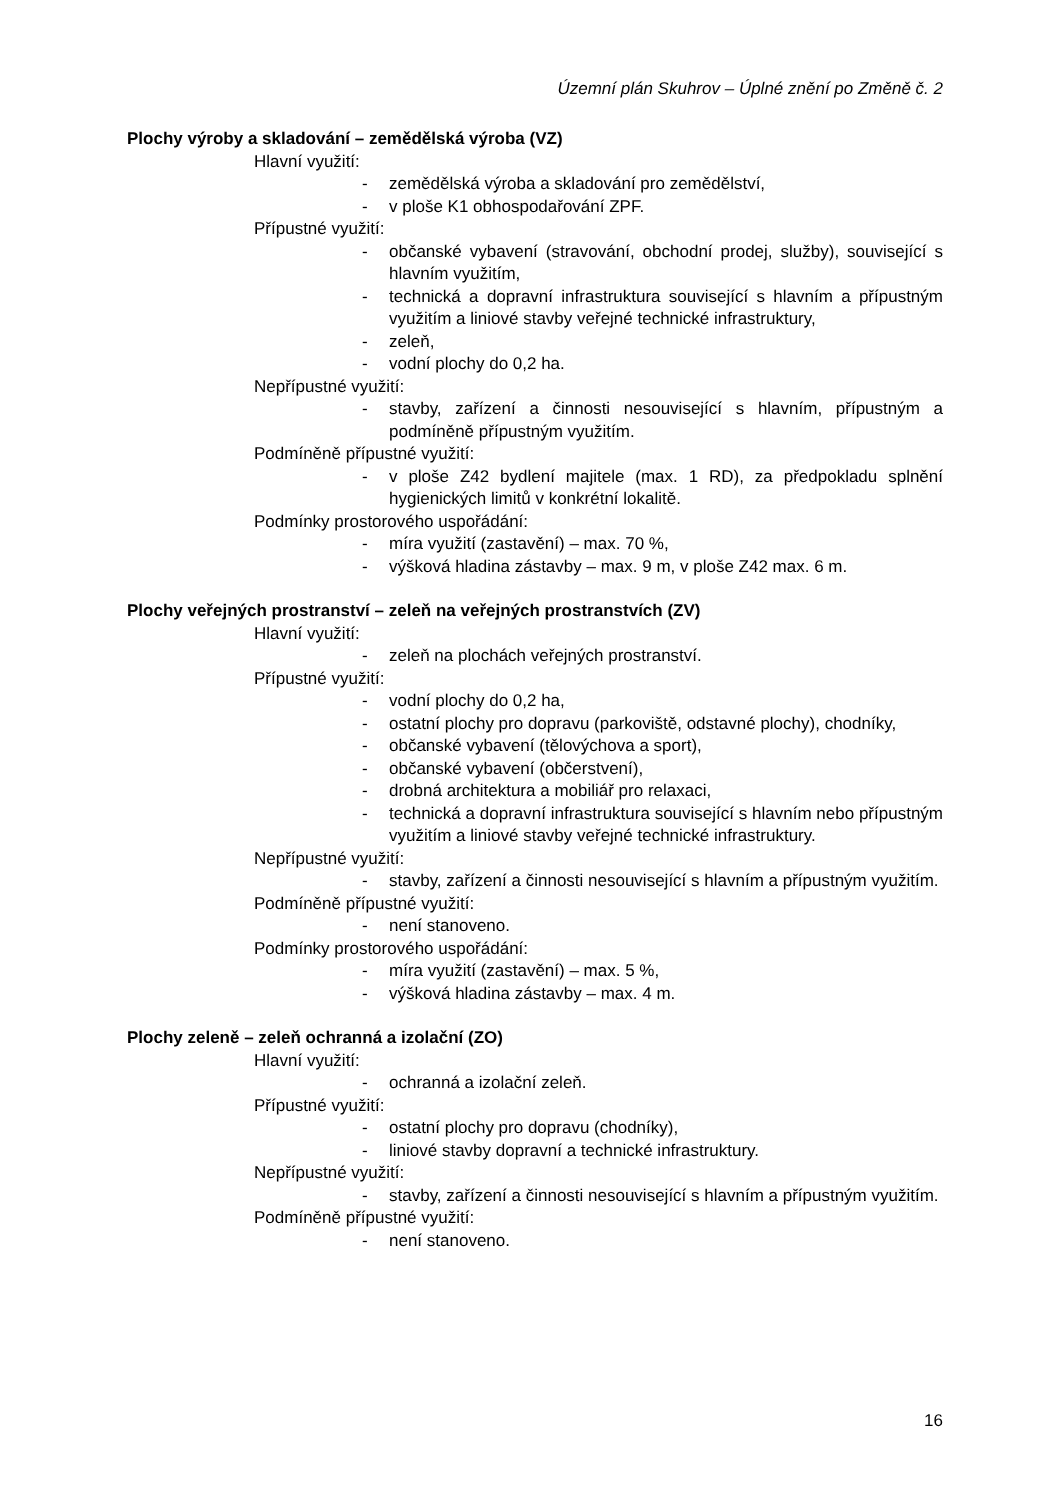Územní plán Skuhrov – Úplné znění po Změně č. 2
Plochy výroby a skladování – zemědělská výroba (VZ)
Hlavní využití:
- zemědělská výroba a skladování pro zemědělství,
- v ploše K1 obhospodařování ZPF.
Přípustné využití:
- občanské vybavení (stravování, obchodní prodej, služby), související s hlavním využitím,
- technická a dopravní infrastruktura související s hlavním a přípustným využitím a liniové stavby veřejné technické infrastruktury,
- zeleň,
- vodní plochy do 0,2 ha.
Nepřípustné využití:
- stavby, zařízení a činnosti nesouvisející s hlavním, přípustným a podmíněně přípustným využitím.
Podmíněně přípustné využití:
- v ploše Z42 bydlení majitele (max. 1 RD), za předpokladu splnění hygienických limitů v konkrétní lokalitě.
Podmínky prostorového uspořádání:
- míra využití (zastavění) – max. 70 %,
- výšková hladina zástavby – max. 9 m, v ploše Z42 max. 6 m.
Plochy veřejných prostranství – zeleň na veřejných prostranstvích (ZV)
Hlavní využití:
- zeleň na plochách veřejných prostranství.
Přípustné využití:
- vodní plochy do 0,2 ha,
- ostatní plochy pro dopravu (parkoviště, odstavné plochy), chodníky,
- občanské vybavení (tělovýchova a sport),
- občanské vybavení (občerstvení),
- drobná architektura a mobiliář pro relaxaci,
- technická a dopravní infrastruktura související s hlavním nebo přípustným využitím a liniové stavby veřejné technické infrastruktury.
Nepřípustné využití:
- stavby, zařízení a činnosti nesouvisející s hlavním a přípustným využitím.
Podmíněně přípustné využití:
- není stanoveno.
Podmínky prostorového uspořádání:
- míra využití (zastavění) – max. 5 %,
- výšková hladina zástavby – max. 4 m.
Plochy zeleně – zeleň ochranná a izolační (ZO)
Hlavní využití:
- ochranná a izolační zeleň.
Přípustné využití:
- ostatní plochy pro dopravu (chodníky),
- liniové stavby dopravní a technické infrastruktury.
Nepřípustné využití:
- stavby, zařízení a činnosti nesouvisející s hlavním a přípustným využitím.
Podmíněně přípustné využití:
- není stanoveno.
16